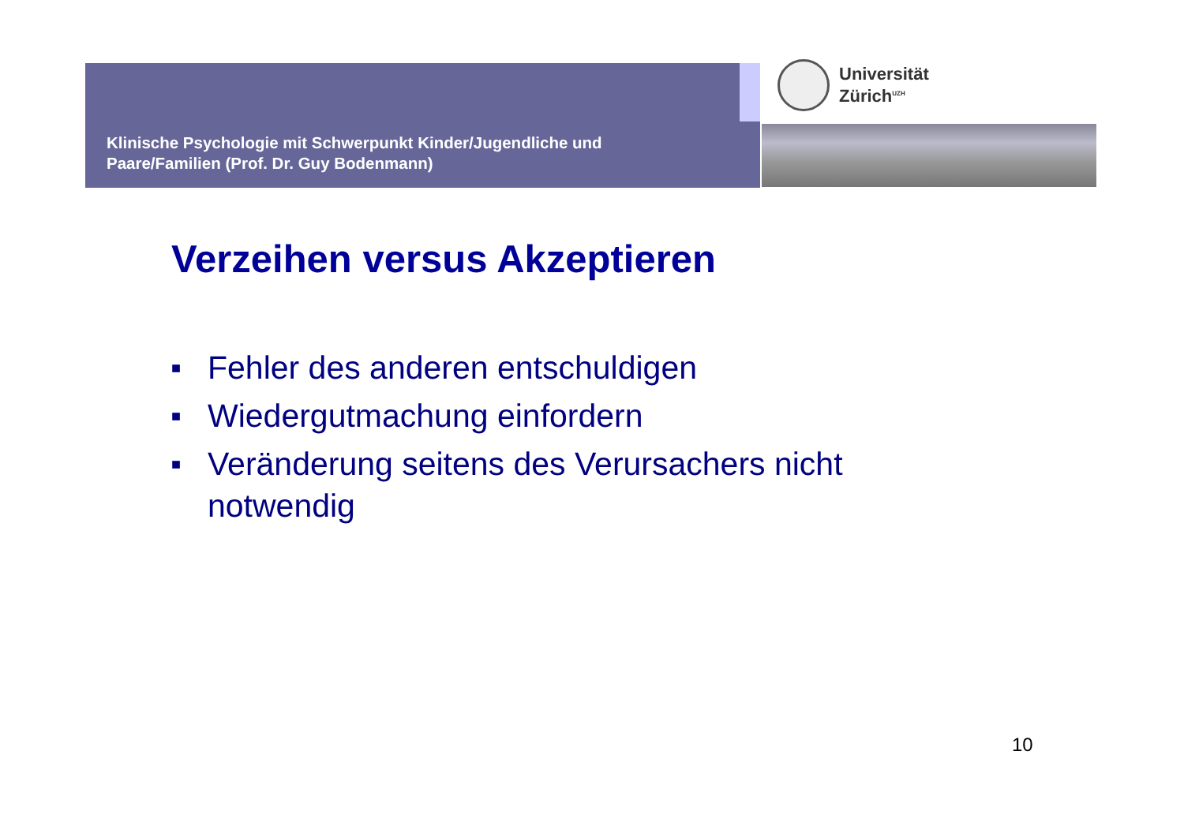Klinische Psychologie mit Schwerpunkt Kinder/Jugendliche und
Paare/Familien (Prof. Dr. Guy Bodenmann)
Universität
Zürich<sup>UZH</sup>
Verzeihen versus Akzeptieren
■ Fehler des anderen entschuldigen
■ Wiedergutmachung einfordern
■ Veränderung seitens des Verursachers nicht notwendig
10